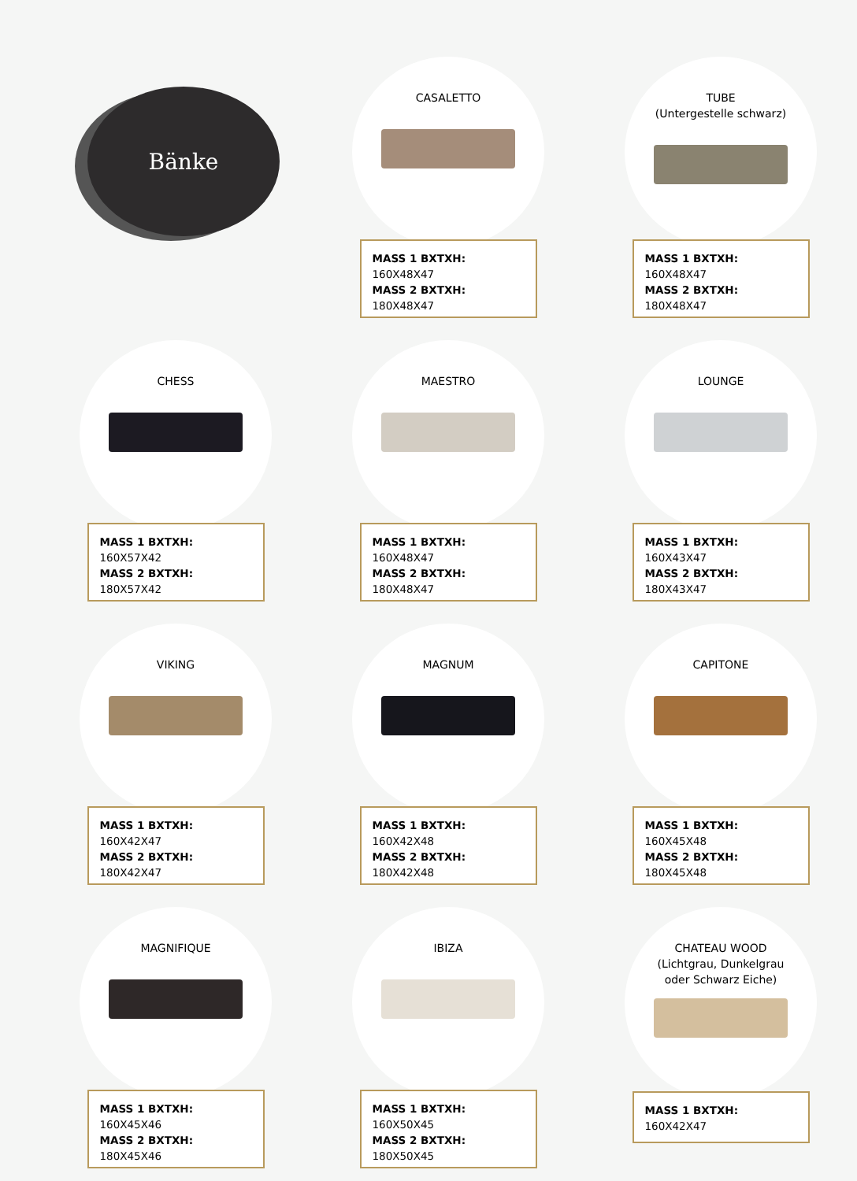Bänke
CASALETTO
MASS 1 BXTXH: 160X48X47
MASS 2 BXTXH: 180X48X47
TUBE
(Untergestelle schwarz)
MASS 1 BXTXH: 160X48X47
MASS 2 BXTXH: 180X48X47
CHESS
MASS 1 BXTXH: 160X57X42
MASS 2 BXTXH: 180X57X42
MAESTRO
MASS 1 BXTXH: 160X48X47
MASS 2 BXTXH: 180X48X47
LOUNGE
MASS 1 BXTXH: 160X43X47
MASS 2 BXTXH: 180X43X47
VIKING
MASS 1 BXTXH: 160X42X47
MASS 2 BXTXH: 180X42X47
MAGNUM
MASS 1 BXTXH: 160X42X48
MASS 2 BXTXH: 180X42X48
CAPITONE
MASS 1 BXTXH: 160X45X48
MASS 2 BXTXH: 180X45X48
MAGNIFIQUE
MASS 1 BXTXH: 160X45X46
MASS 2 BXTXH: 180X45X46
IBIZA
MASS 1 BXTXH: 160X50X45
MASS 2 BXTXH: 180X50X45
CHATEAU WOOD
(Lichtgrau, Dunkelgrau
oder Schwarz Eiche)
MASS 1 BXTXH: 160X42X47